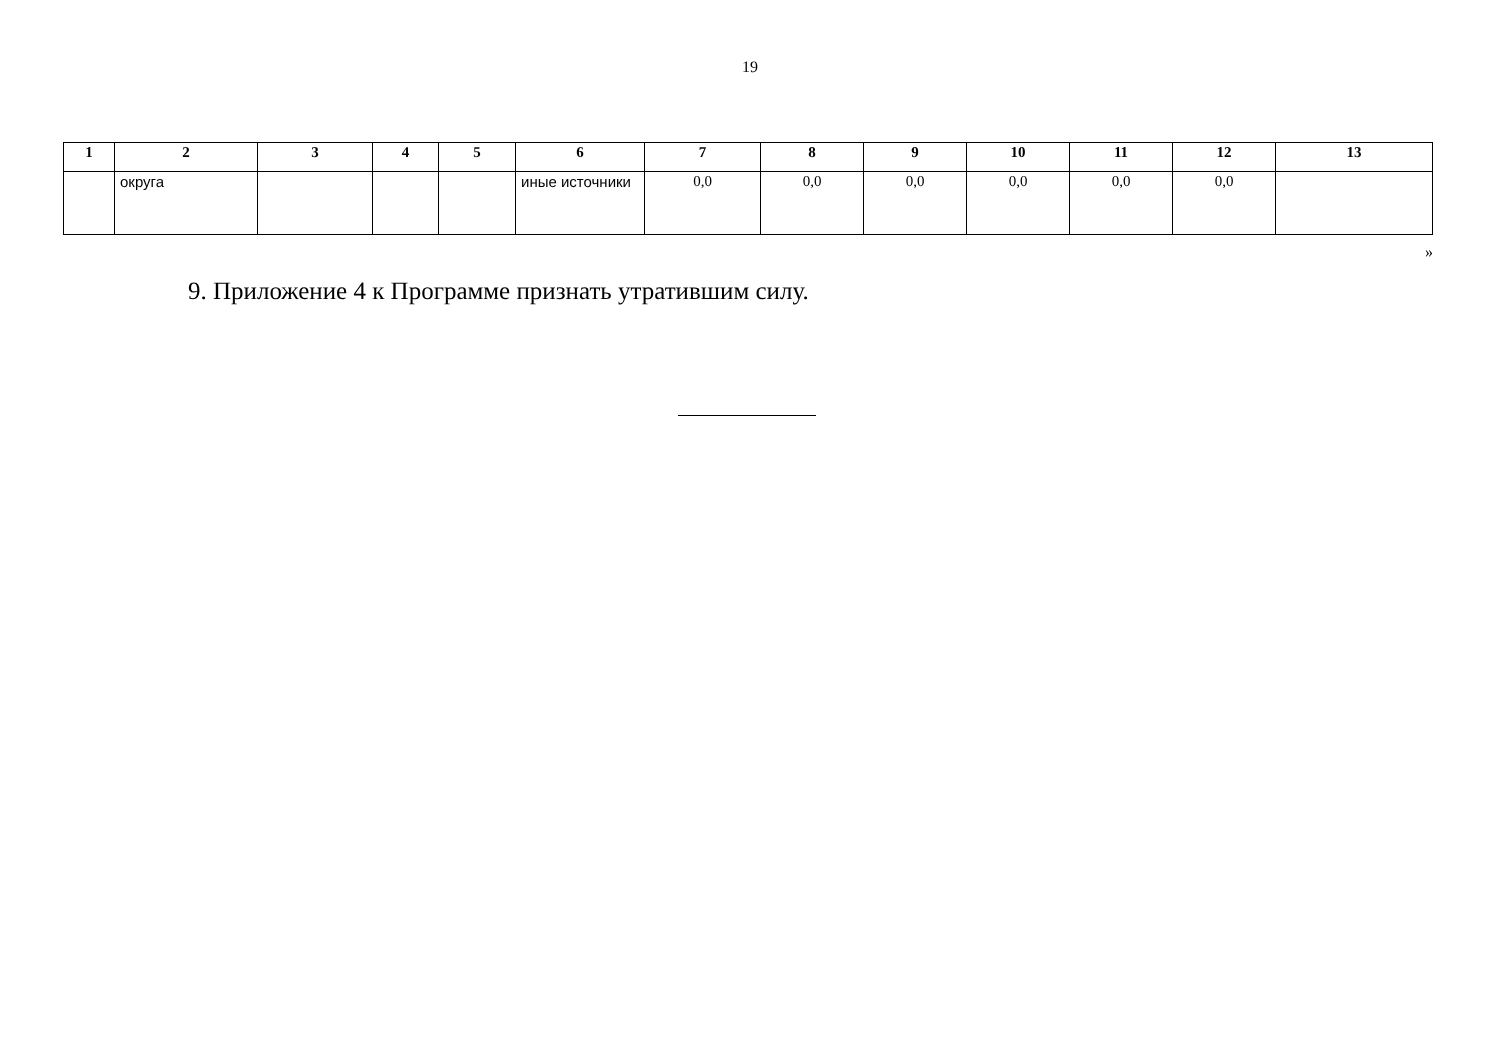19
| 1 | 2 | 3 | 4 | 5 | 6 | 7 | 8 | 9 | 10 | 11 | 12 | 13 |
| --- | --- | --- | --- | --- | --- | --- | --- | --- | --- | --- | --- | --- |
| | округа | | | | иные источники | 0,0 | 0,0 | 0,0 | 0,0 | 0,0 | 0,0 | |
»
9. Приложение 4 к Программе признать утратившим силу.